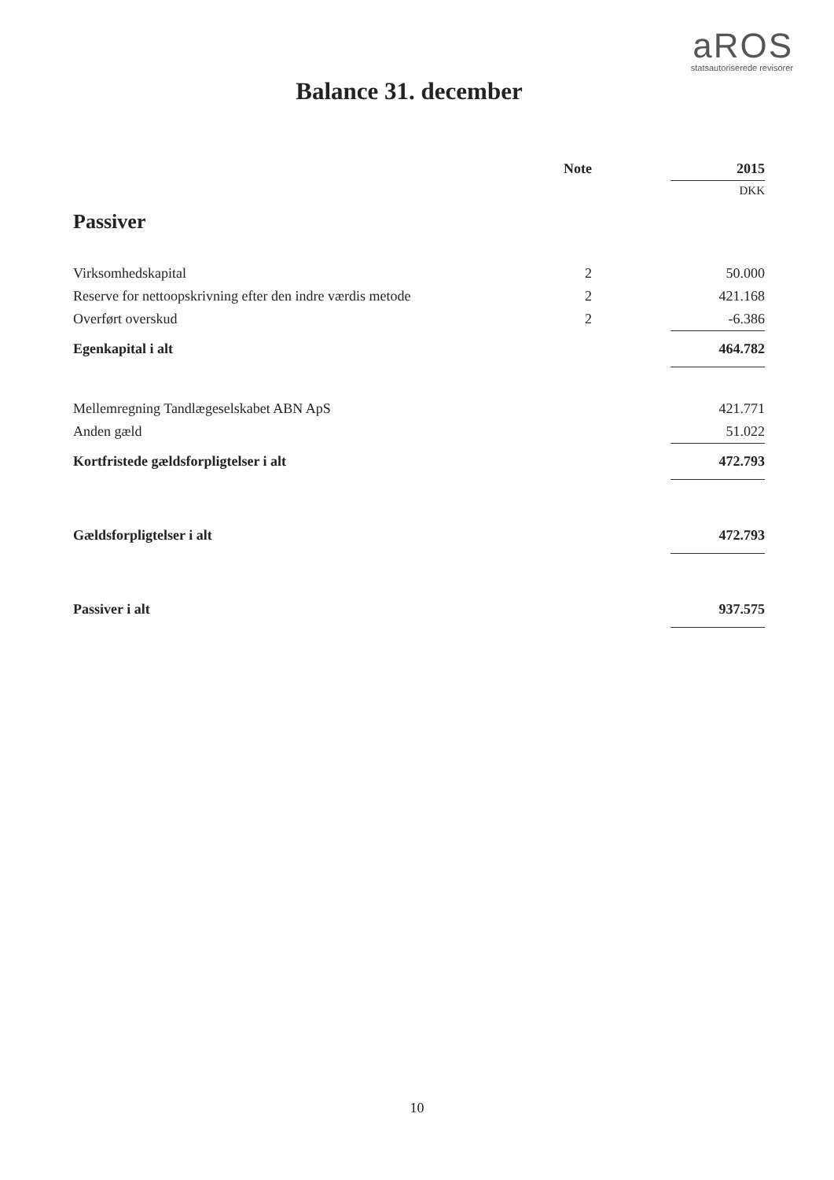aROS
statsautoriserede revisorer
Balance 31. december
| | Note | 2015 |
| --- | --- | --- |
| | | DKK |
| Passiver | | |
| Virksomhedskapital | 2 | 50.000 |
| Reserve for nettoopskrivning efter den indre værdis metode | 2 | 421.168 |
| Overført overskud | 2 | -6.386 |
| Egenkapital i alt | | 464.782 |
| Mellemregning Tandlægeselskabet ABN ApS | | 421.771 |
| Anden gæld | | 51.022 |
| Kortfristede gældsforpligtelser i alt | | 472.793 |
| Gældsforpligtelser i alt | | 472.793 |
| Passiver i alt | | 937.575 |
10